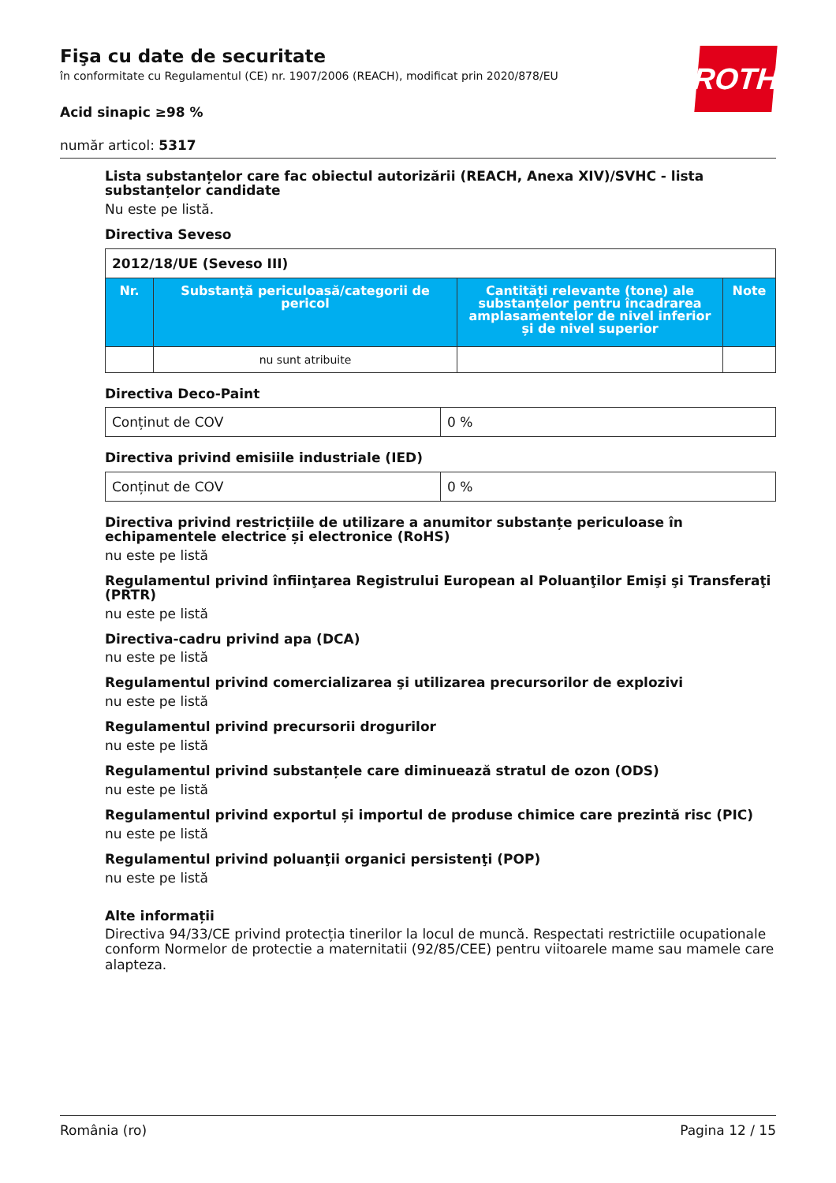ROTH
Fişa cu date de securitate
în conformitate cu Regulamentul (CE) nr. 1907/2006 (REACH), modificat prin 2020/878/EU
Acid sinapic ≥98 %
număr articol: 5317
Lista substanțelor care fac obiectul autorizării (REACH, Anexa XIV)/SVHC - lista substanțelor candidate
Nu este pe listă.
Directiva Seveso
| 2012/18/UE (Seveso III) | | | |
| Nr. | Substanță periculoasă/categorii de pericol | Cantități relevante (tone) ale substanțelor pentru încadrarea amplasamentelor de nivel inferior și de nivel superior | Note |
| | nu sunt atribuite | | |
Directiva Deco-Paint
| Conținut de COV | 0 % |
Directiva privind emisiile industriale (IED)
| Conținut de COV | 0 % |
Directiva privind restricțiile de utilizare a anumitor substanțe periculoase în echipamentele electrice și electronice (RoHS)
nu este pe listă
Regulamentul privind înfiinţarea Registrului European al Poluanţilor Emişi şi Transferaţi (PRTR)
nu este pe listă
Directiva-cadru privind apa (DCA)
nu este pe listă
Regulamentul privind comercializarea şi utilizarea precursorilor de explozivi
nu este pe listă
Regulamentul privind precursorii drogurilor
nu este pe listă
Regulamentul privind substanțele care diminuează stratul de ozon (ODS)
nu este pe listă
Regulamentul privind exportul și importul de produse chimice care prezintă risc (PIC)
nu este pe listă
Regulamentul privind poluanţii organici persistenţi (POP)
nu este pe listă
Alte informații
Directiva 94/33/CE privind protecția tinerilor la locul de muncă. Respectati restrictiile ocupationale conform Normelor de protectie a maternitatii (92/85/CEE) pentru viitoarele mame sau mamele care alapteza.
România (ro) Pagina 12 / 15